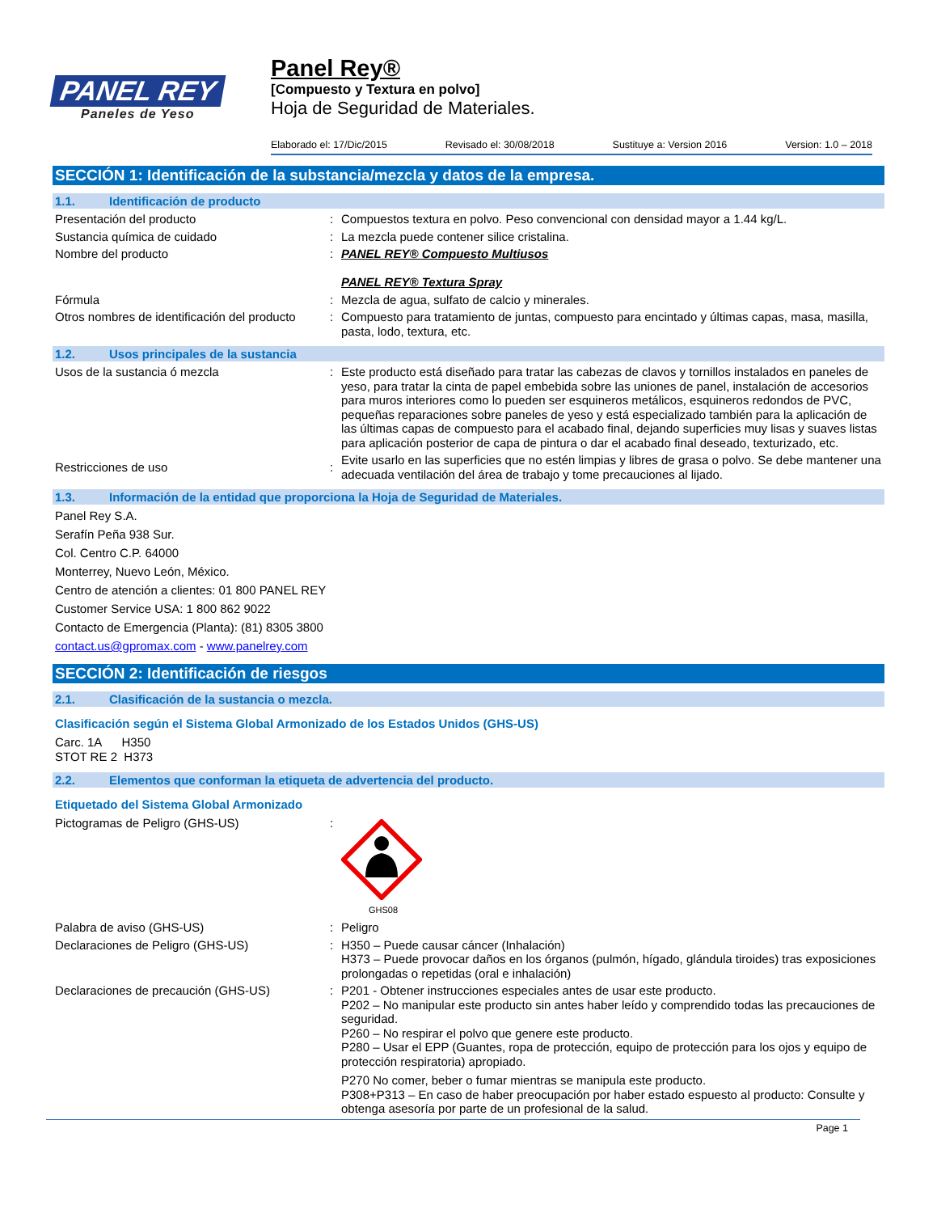PANEL REY
Paneles de Yeso
Panel Rey®
[Compuesto y Textura en polvo]
Hoja de Seguridad de Materiales.
Elaborado el: 17/Dic/2015 Revisado el: 30/08/2018 Sustituye a: Version 2016 Version: 1.0 – 2018
SECCIÓN 1: Identificación de la substancia/mezcla y datos de la empresa.
1.1. Identificación de producto
Presentación del producto : Compuestos textura en polvo. Peso convencional con densidad mayor a 1.44 kg/L.
Sustancia química de cuidado : La mezcla puede contener silice cristalina.
Nombre del producto : PANEL REY® Compuesto Multiusos
PANEL REY® Textura Spray
Fórmula : Mezcla de agua, sulfato de calcio y minerales.
Otros nombres de identificación del producto
: Compuesto para tratamiento de juntas, compuesto para encintado y últimas capas, masa, masilla, pasta, lodo, textura, etc.
1.2. Usos principales de la sustancia
Usos de la sustancia ó mezcla : Este producto está diseñado para tratar las cabezas de clavos y tornillos instalados en paneles de yeso, para tratar la cinta de papel embebida sobre las uniones de panel, instalación de accesorios para muros interiores como lo pueden ser esquineros metálicos, esquineros redondos de PVC, pequeñas reparaciones sobre paneles de yeso y está especializado también para la aplicación de las últimas capas de compuesto para el acabado final, dejando superficies muy lisas y suaves listas para aplicación posterior de capa de pintura o dar el acabado final deseado, texturizado, etc.
Restricciones de uso :
Evite usarlo en las superficies que no estén limpias y libres de grasa o polvo. Se debe mantener una adecuada ventilación del área de trabajo y tome precauciones al lijado.
1.3. Información de la entidad que proporciona la Hoja de Seguridad de Materiales.
Panel Rey S.A.
Serafín Peña 938 Sur.
Col. Centro C.P. 64000
Monterrey, Nuevo León, México.
Centro de atención a clientes: 01 800 PANEL REY
Customer Service USA: 1 800 862 9022
Contacto de Emergencia (Planta): (81) 8305 3800
contact.us@gpromax.com - www.panelrey.com
SECCIÓN 2: Identificación de riesgos
2.1. Clasificación de la sustancia o mezcla.
Clasificación según el Sistema Global Armonizado de los Estados Unidos (GHS-US)
Carc. 1A H350
STOT RE 2 H373
2.2. Elementos que conforman la etiqueta de advertencia del producto.
Etiquetado del Sistema Global Armonizado
Pictogramas de Peligro (GHS-US) :
GHS08
Palabra de aviso (GHS-US) : Peligro
Declaraciones de Peligro (GHS-US) : H350 – Puede causar cáncer (Inhalación)
H373 – Puede provocar daños en los órganos (pulmón, hígado, glándula tiroides) tras exposiciones prolongadas o repetidas (oral e inhalación)
Declaraciones de precaución (GHS-US) : P201 - Obtener instrucciones especiales antes de usar este producto.
P202 – No manipular este producto sin antes haber leído y comprendido todas las precauciones de seguridad.
P260 – No respirar el polvo que genere este producto.
P280 – Usar el EPP (Guantes, ropa de protección, equipo de protección para los ojos y equipo de protección respiratoria) apropiado.
P270 No comer, beber o fumar mientras se manipula este producto.
P308+P313 – En caso de haber preocupación por haber estado espuesto al producto: Consulte y obtenga asesoría por parte de un profesional de la salud.
Page 1